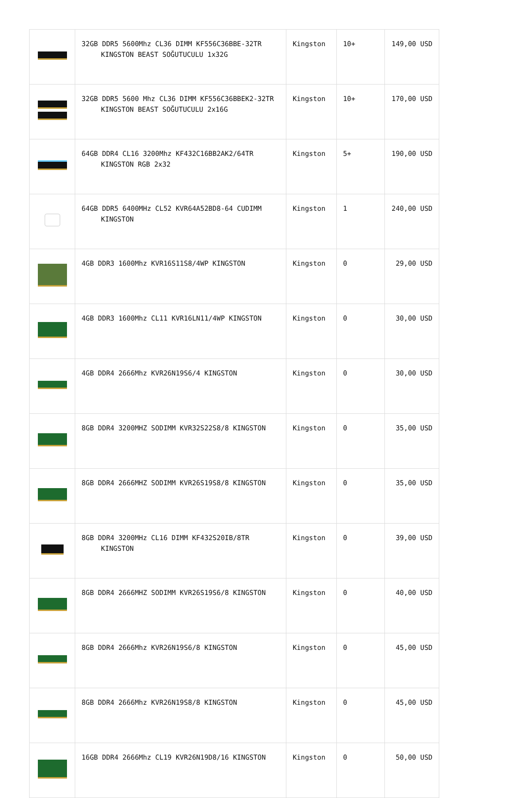| | 32GB DDR5 5600Mhz CL36 DIMM KF556C36BBE-32TR KINGSTON BEAST SOĞUTUCULU 1x32G | Kingston | 10+ | 149,00 USD |
| | 32GB DDR5 5600 Mhz CL36 DIMM KF556C36BBEK2-32TR KINGSTON BEAST SOĞUTUCULU 2x16G | Kingston | 10+ | 170,00 USD |
| | 64GB DDR4 CL16 3200Mhz KF432C16BB2AK2/64TR KINGSTON RGB 2x32 | Kingston | 5+ | 190,00 USD |
| | 64GB DDR5 6400MHz CL52 KVR64A52BD8-64 CUDIMM KINGSTON | Kingston | 1 | 240,00 USD |
| | 4GB DDR3 1600Mhz KVR16S11S8/4WP KINGSTON | Kingston | 0 | 29,00 USD |
| | 4GB DDR3 1600Mhz CL11 KVR16LN11/4WP KINGSTON | Kingston | 0 | 30,00 USD |
| | 4GB DDR4 2666Mhz KVR26N19S6/4 KINGSTON | Kingston | 0 | 30,00 USD |
| | 8GB DDR4 3200MHZ SODIMM KVR32S22S8/8 KINGSTON | Kingston | 0 | 35,00 USD |
| | 8GB DDR4 2666MHZ SODIMM KVR26S19S8/8 KINGSTON | Kingston | 0 | 35,00 USD |
| | 8GB DDR4 3200MHz CL16 DIMM KF432S20IB/8TR KINGSTON | Kingston | 0 | 39,00 USD |
| | 8GB DDR4 2666MHZ SODIMM KVR26S19S6/8 KINGSTON | Kingston | 0 | 40,00 USD |
| | 8GB DDR4 2666Mhz KVR26N19S6/8 KINGSTON | Kingston | 0 | 45,00 USD |
| | 8GB DDR4 2666Mhz KVR26N19S8/8 KINGSTON | Kingston | 0 | 45,00 USD |
| | 16GB DDR4 2666Mhz CL19 KVR26N19D8/16 KINGSTON | Kingston | 0 | 50,00 USD |